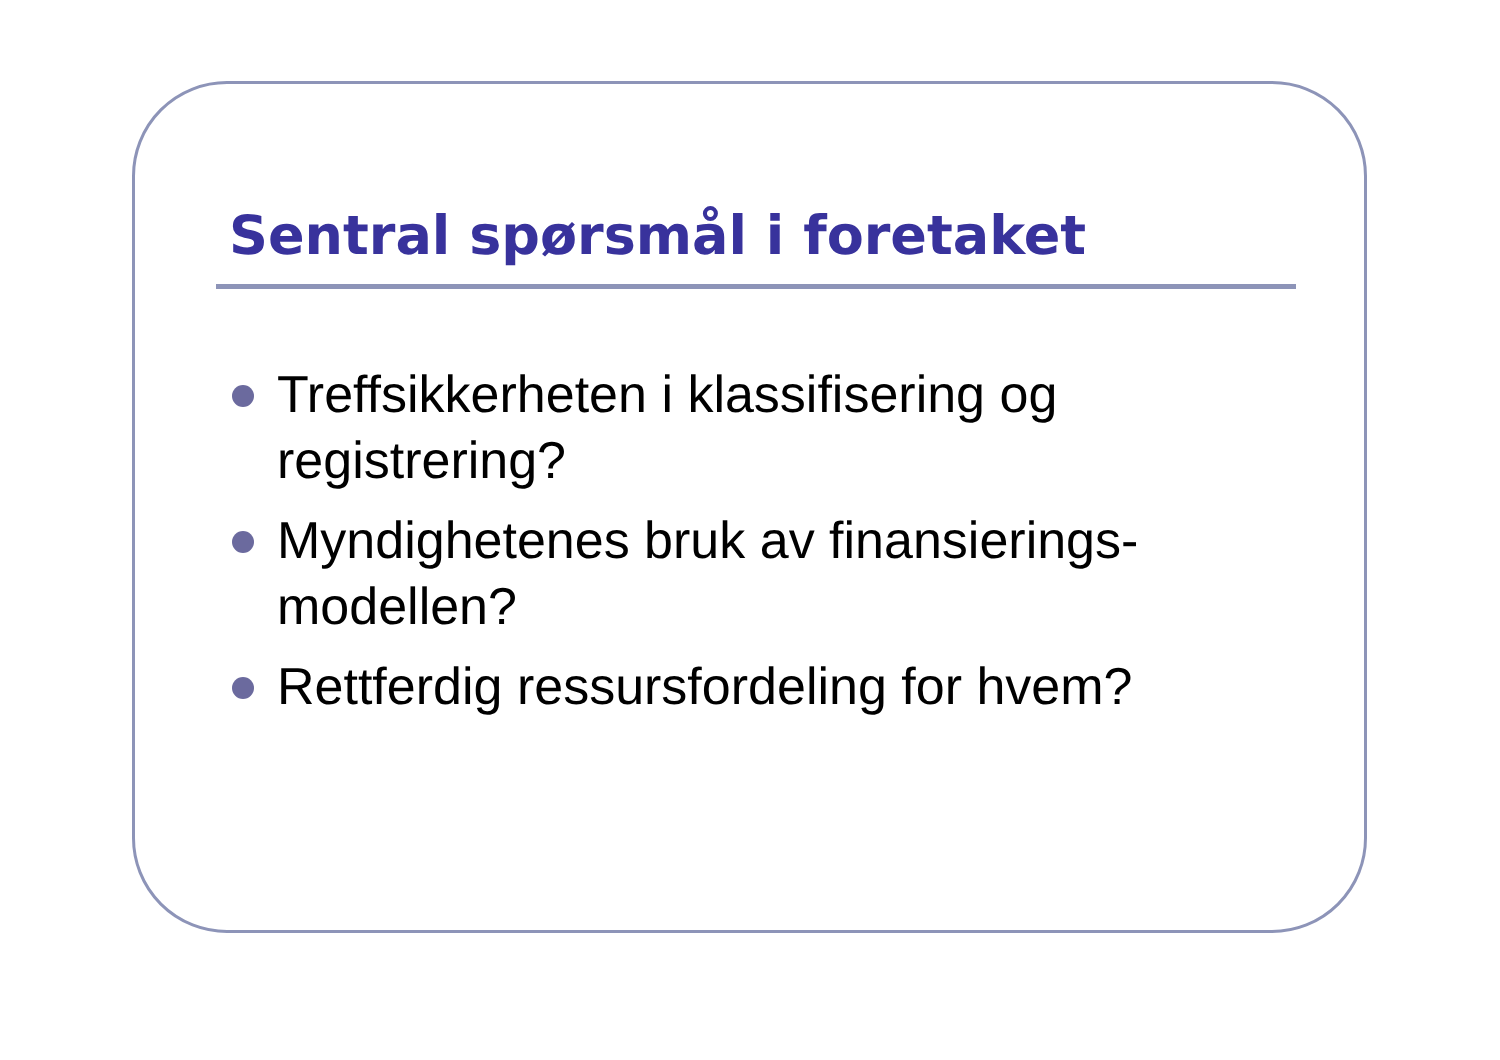Sentral spørsmål i foretaket
Treffsikkerheten i klassifisering og registrering?
Myndighetenes bruk av finansierings-modellen?
Rettferdig ressursfordeling for hvem?